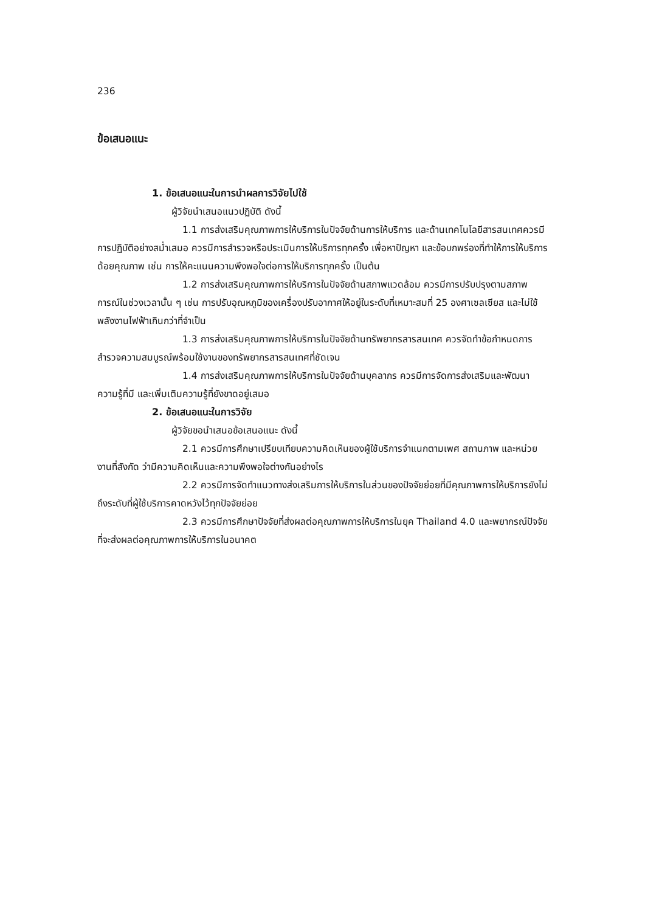236
ข้อเสนอแนะ
1. ข้อเสนอแนะในการนำผลการวิจัยไปใช้
ผู้วิจัยนำเสนอแนวปฏิบัติ ดังนี้
1.1 การส่งเสริมคุณภาพการให้บริการในปัจจัยด้านการให้บริการ และด้านเทคโนโลยีสารสนเทศควรมีการปฏิบัติอย่างสม่ำเสมอ ควรมีการสำรวจหรือประเมินการให้บริการทุกครั้ง เพื่อหาปัญหา และข้อบกพร่องที่ทำให้การให้บริการด้อยคุณภาพ เช่น การให้คะแนนความพึงพอใจต่อการให้บริการทุกครั้ง เป็นต้น
1.2 การส่งเสริมคุณภาพการให้บริการในปัจจัยด้านสภาพแวดล้อม ควรมีการปรับปรุงตามสภาพการณ์ในช่วงเวลานั้น ๆ เช่น การปรับอุณหภูมิของเครื่องปรับอากาศให้อยู่ในระดับที่เหมาะสมที่ 25 องศาเซลเซียส และไม่ใช้พลังงานไฟฟ้าเกินกว่าที่จำเป็น
1.3 การส่งเสริมคุณภาพการให้บริการในปัจจัยด้านทรัพยากรสารสนเทศ ควรจัดทำข้อกำหนดการสำรวจความสมบูรณ์พร้อมใช้งานของทรัพยากรสารสนเทศที่ชัดเจน
1.4 การส่งเสริมคุณภาพการให้บริการในปัจจัยด้านบุคลากร ควรมีการจัดการส่งเสริมและพัฒนาความรู้ที่มี และเพิ่มเติมความรู้ที่ยังขาดอยู่เสมอ
2. ข้อเสนอแนะในการวิจัย
ผู้วิจัยขอนำเสนอข้อเสนอแนะ ดังนี้
2.1 ควรมีการศึกษาเปรียบเทียบความคิดเห็นของผู้ใช้บริการจำแนกตามเพศ สถานภาพ และหน่วยงานที่สังกัด ว่ามีความคิดเห็นและความพึงพอใจต่างกันอย่างไร
2.2 ควรมีการจัดทำแนวทางส่งเสริมการให้บริการในส่วนของปัจจัยย่อยที่มีคุณภาพการให้บริการยังไม่ถึงระดับที่ผู้ใช้บริการคาดหวังไว้ทุกปัจจัยย่อย
2.3 ควรมีการศึกษาปัจจัยที่ส่งผลต่อคุณภาพการให้บริการในยุค Thailand 4.0 และพยากรณ์ปัจจัยที่จะส่งผลต่อคุณภาพการให้บริการในอนาคต